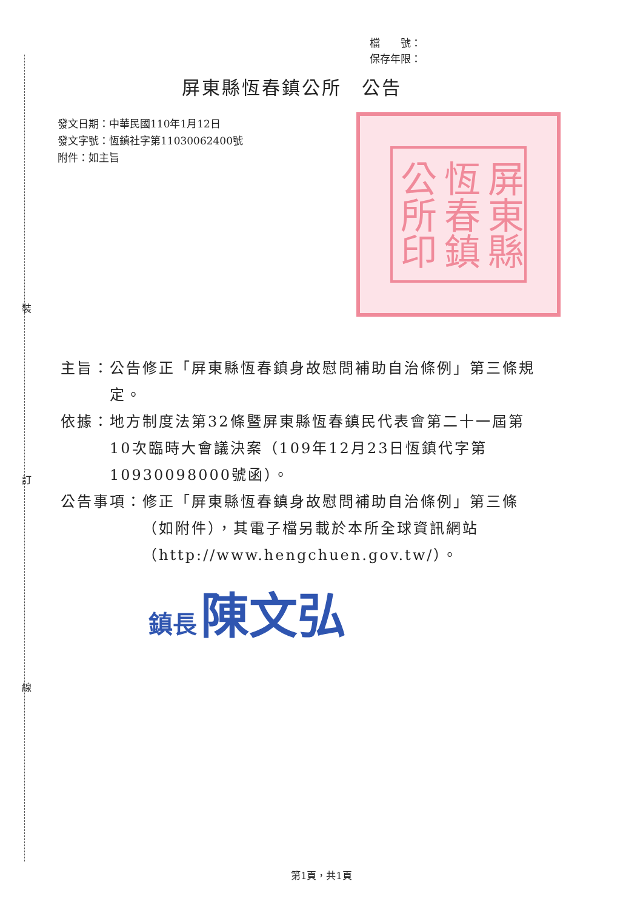裝
訂
線
檔　　號：
保存年限：
屏東縣恆春鎮公所　公告
發文日期：中華民國110年1月12日
發文字號：恆鎮社字第11030062400號
附件：如主旨
屏東縣恆春鎮公所印
主旨： 公告修正「屏東縣恆春鎮身故慰問補助自治條例」第三條規定。
依據： 地方制度法第32條暨屏東縣恆春鎮民代表會第二十一屆第10次臨時大會議決案（109年12月23日恆鎮代字第10930098000號函）。
公告事項： 修正「屏東縣恆春鎮身故慰問補助自治條例」第三條（如附件），其電子檔另載於本所全球資訊網站（http://www.hengchuen.gov.tw/）。
鎮長 陳文弘
第1頁，共1頁